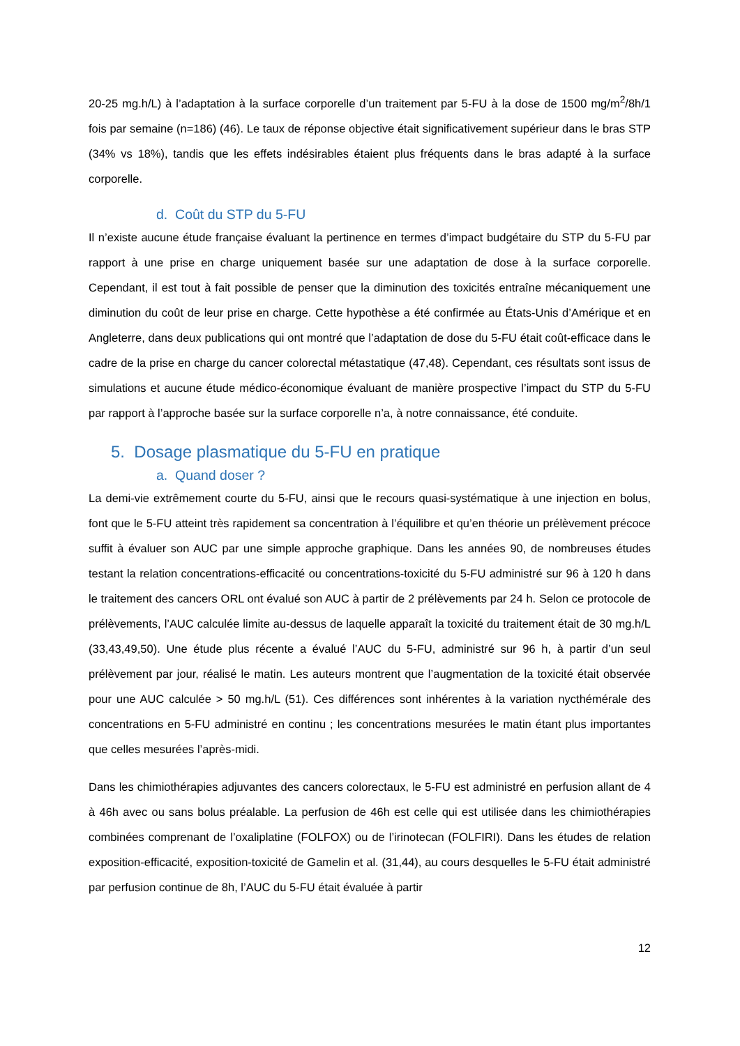20-25 mg.h/L) à l’adaptation à la surface corporelle d’un traitement par 5-FU à la dose de 1500 mg/m<sup>2</sup>/8h/1 fois par semaine (n=186) (46). Le taux de réponse objective était significativement supérieur dans le bras STP (34% vs 18%), tandis que les effets indésirables étaient plus fréquents dans le bras adapté à la surface corporelle.
d. Coût du STP du 5-FU
Il n’existe aucune étude française évaluant la pertinence en termes d’impact budgétaire du STP du 5-FU par rapport à une prise en charge uniquement basée sur une adaptation de dose à la surface corporelle. Cependant, il est tout à fait possible de penser que la diminution des toxicités entraîne mécaniquement une diminution du coût de leur prise en charge. Cette hypothèse a été confirmée au États-Unis d’Amérique et en Angleterre, dans deux publications qui ont montré que l’adaptation de dose du 5-FU était coût-efficace dans le cadre de la prise en charge du cancer colorectal métastatique (47,48). Cependant, ces résultats sont issus de simulations et aucune étude médico-économique évaluant de manière prospective l’impact du STP du 5-FU par rapport à l’approche basée sur la surface corporelle n’a, à notre connaissance, été conduite.
5. Dosage plasmatique du 5-FU en pratique
a. Quand doser ?
La demi-vie extrêmement courte du 5-FU, ainsi que le recours quasi-systématique à une injection en bolus, font que le 5-FU atteint très rapidement sa concentration à l’équilibre et qu’en théorie un prélèvement précoce suffit à évaluer son AUC par une simple approche graphique. Dans les années 90, de nombreuses études testant la relation concentrations-efficacité ou concentrations-toxicité du 5-FU administré sur 96 à 120 h dans le traitement des cancers ORL ont évalué son AUC à partir de 2 prélèvements par 24 h. Selon ce protocole de prélèvements, l’AUC calculée limite au-dessus de laquelle apparaît la toxicité du traitement était de 30 mg.h/L (33,43,49,50). Une étude plus récente a évalué l’AUC du 5-FU, administré sur 96 h, à partir d’un seul prélèvement par jour, réalisé le matin. Les auteurs montrent que l’augmentation de la toxicité était observée pour une AUC calculée > 50 mg.h/L (51). Ces différences sont inhérentes à la variation nycthémérale des concentrations en 5-FU administré en continu ; les concentrations mesurées le matin étant plus importantes que celles mesurées l’après-midi.
Dans les chimiothérapies adjuvantes des cancers colorectaux, le 5-FU est administré en perfusion allant de 4 à 46h avec ou sans bolus préalable. La perfusion de 46h est celle qui est utilisée dans les chimiothérapies combinées comprenant de l’oxaliplatine (FOLFOX) ou de l’irinotecan (FOLFIRI). Dans les études de relation exposition-efficacité, exposition-toxicité de Gamelin et al. (31,44), au cours desquelles le 5-FU était administré par perfusion continue de 8h, l’AUC du 5-FU était évaluée à partir
12